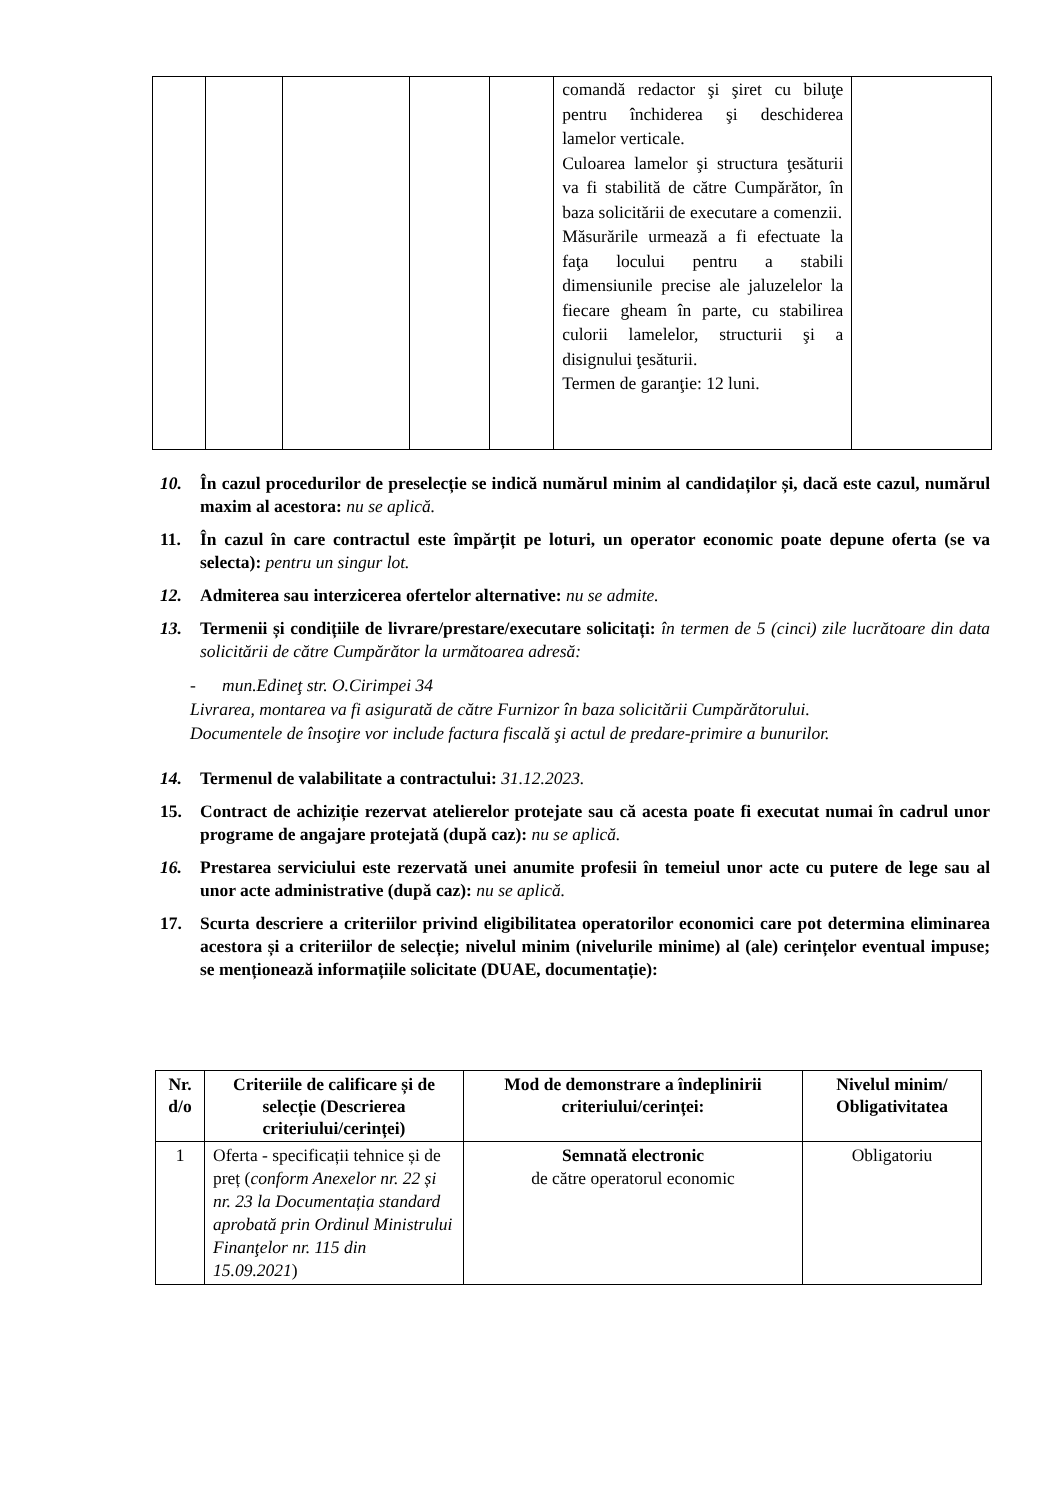| | | | | | comandă redactor şi şiret cu biluţe pentru închiderea şi deschiderea lamelor verticale. Culoarea lamelor şi structura ţesăturii va fi stabilită de către Cumpărător, în baza solicitării de executare a comenzii. Măsurările urmează a fi efectuate la faţa locului pentru a stabili dimensiunile precise ale jaluzelelor la fiecare gheam în parte, cu stabilirea culorii lamelelor, structurii şi a disignului ţesăturii. Termen de garanţie: 12 luni. | |
10. În cazul procedurilor de preselecție se indică numărul minim al candidaților și, dacă este cazul, numărul maxim al acestora: nu se aplică.
11. În cazul în care contractul este împărțit pe loturi, un operator economic poate depune oferta (se va selecta): pentru un singur lot.
12. Admiterea sau interzicerea ofertelor alternative: nu se admite.
13. Termenii și condițiile de livrare/prestare/executare solicitați: în termen de 5 (cinci) zile lucrătoare din data solicitării de către Cumpărător la următoarea adresă:
- mun.Edineţ str. O.Cirimpei 34
Livrarea, montarea va fi asigurată de către Furnizor în baza solicitării Cumpărătorului.
Documentele de însoţire vor include factura fiscală şi actul de predare-primire a bunurilor.
14. Termenul de valabilitate a contractului: 31.12.2023.
15. Contract de achiziție rezervat atelierelor protejate sau că acesta poate fi executat numai în cadrul unor programe de angajare protejată (după caz): nu se aplică.
16. Prestarea serviciului este rezervată unei anumite profesii în temeiul unor acte cu putere de lege sau al unor acte administrative (după caz): nu se aplică.
17. Scurta descriere a criteriilor privind eligibilitatea operatorilor economici care pot determina eliminarea acestora și a criteriilor de selecție; nivelul minim (nivelurile minime) al (ale) cerințelor eventual impuse; se menționează informațiile solicitate (DUAE, documentație):
| Nr. d/o | Criteriile de calificare și de selecție (Descrierea criteriului/cerinței) | Mod de demonstrare a îndeplinirii criteriului/cerinței: | Nivelul minim/ Obligativitatea |
| --- | --- | --- | --- |
| 1 | Oferta - specificații tehnice și de preț ( conform Anexelor nr. 22 și nr. 23 la Documentația standard aprobată prin Ordinul Ministrului Finanţelor nr. 115 din 15.09.2021 ) | Semnată electronic de către operatorul economic | Obligatoriu |